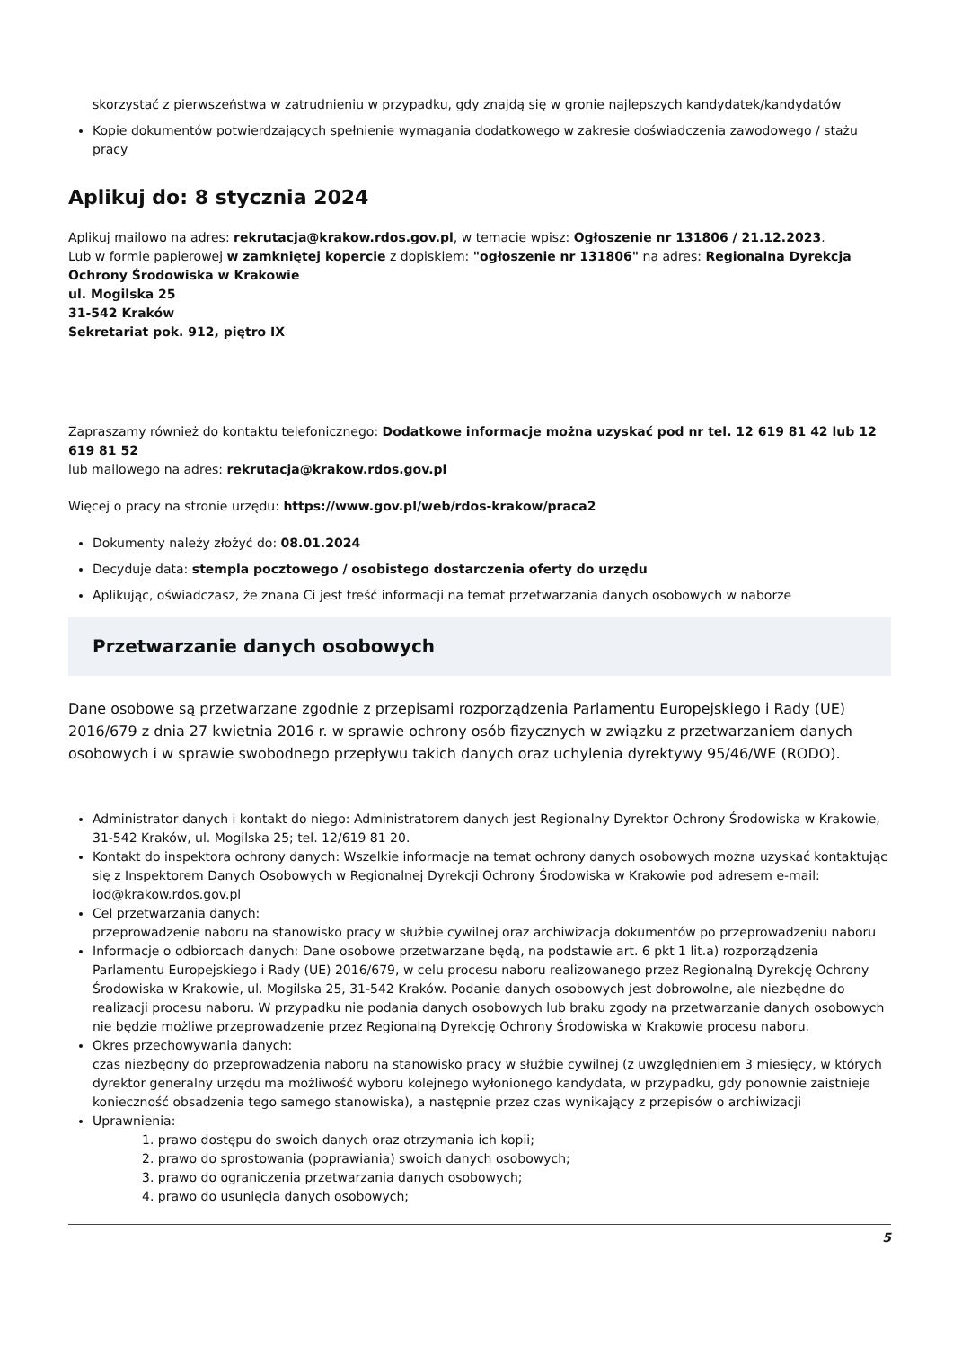skorzystać z pierwszeństwa w zatrudnieniu w przypadku, gdy znajdą się w gronie najlepszych kandydatek/kandydatów
Kopie dokumentów potwierdzających spełnienie wymagania dodatkowego w zakresie doświadczenia zawodowego / stażu pracy
Aplikuj do: 8 stycznia 2024
Aplikuj mailowo na adres: rekrutacja@krakow.rdos.gov.pl, w temacie wpisz: Ogłoszenie nr 131806 / 21.12.2023.
Lub w formie papierowej w zamkniętej kopercie z dopiskiem: "ogłoszenie nr 131806" na adres: Regionalna Dyrekcja Ochrony Środowiska w Krakowie
ul. Mogilska 25
31-542 Kraków
Sekretariat pok. 912, piętro IX
Zapraszamy również do kontaktu telefonicznego: Dodatkowe informacje można uzyskać pod nr tel. 12 619 81 42 lub 12 619 81 52
lub mailowego na adres: rekrutacja@krakow.rdos.gov.pl
Więcej o pracy na stronie urzędu: https://www.gov.pl/web/rdos-krakow/praca2
Dokumenty należy złożyć do: 08.01.2024
Decyduje data: stempla pocztowego / osobistego dostarczenia oferty do urzędu
Aplikując, oświadczasz, że znana Ci jest treść informacji na temat przetwarzania danych osobowych w naborze
Przetwarzanie danych osobowych
Dane osobowe są przetwarzane zgodnie z przepisami rozporządzenia Parlamentu Europejskiego i Rady (UE) 2016/679 z dnia 27 kwietnia 2016 r. w sprawie ochrony osób fizycznych w związku z przetwarzaniem danych osobowych i w sprawie swobodnego przepływu takich danych oraz uchylenia dyrektywy 95/46/WE (RODO).
Administrator danych i kontakt do niego: Administratorem danych jest Regionalny Dyrektor Ochrony Środowiska w Krakowie, 31-542 Kraków, ul. Mogilska 25; tel. 12/619 81 20.
Kontakt do inspektora ochrony danych: Wszelkie informacje na temat ochrony danych osobowych można uzyskać kontaktując się z Inspektorem Danych Osobowych w Regionalnej Dyrekcji Ochrony Środowiska w Krakowie pod adresem e-mail: iod@krakow.rdos.gov.pl
Cel przetwarzania danych:
przeprowadzenie naboru na stanowisko pracy w służbie cywilnej oraz archiwizacja dokumentów po przeprowadzeniu naboru
Informacje o odbiorcach danych: Dane osobowe przetwarzane będą, na podstawie art. 6 pkt 1 lit.a) rozporządzenia Parlamentu Europejskiego i Rady (UE) 2016/679, w celu procesu naboru realizowanego przez Regionalną Dyrekcję Ochrony Środowiska w Krakowie, ul. Mogilska 25, 31-542 Kraków. Podanie danych osobowych jest dobrowolne, ale niezbędne do realizacji procesu naboru. W przypadku nie podania danych osobowych lub braku zgody na przetwarzanie danych osobowych nie będzie możliwe przeprowadzenie przez Regionalną Dyrekcję Ochrony Środowiska w Krakowie procesu naboru.
Okres przechowywania danych:
czas niezbędny do przeprowadzenia naboru na stanowisko pracy w służbie cywilnej (z uwzględnieniem 3 miesięcy, w których dyrektor generalny urzędu ma możliwość wyboru kolejnego wyłonionego kandydata, w przypadku, gdy ponownie zaistnieje konieczność obsadzenia tego samego stanowiska), a następnie przez czas wynikający z przepisów o archiwizacji
Uprawnienia:
1. prawo dostępu do swoich danych oraz otrzymania ich kopii;
2. prawo do sprostowania (poprawiania) swoich danych osobowych;
3. prawo do ograniczenia przetwarzania danych osobowych;
4. prawo do usunięcia danych osobowych;
5